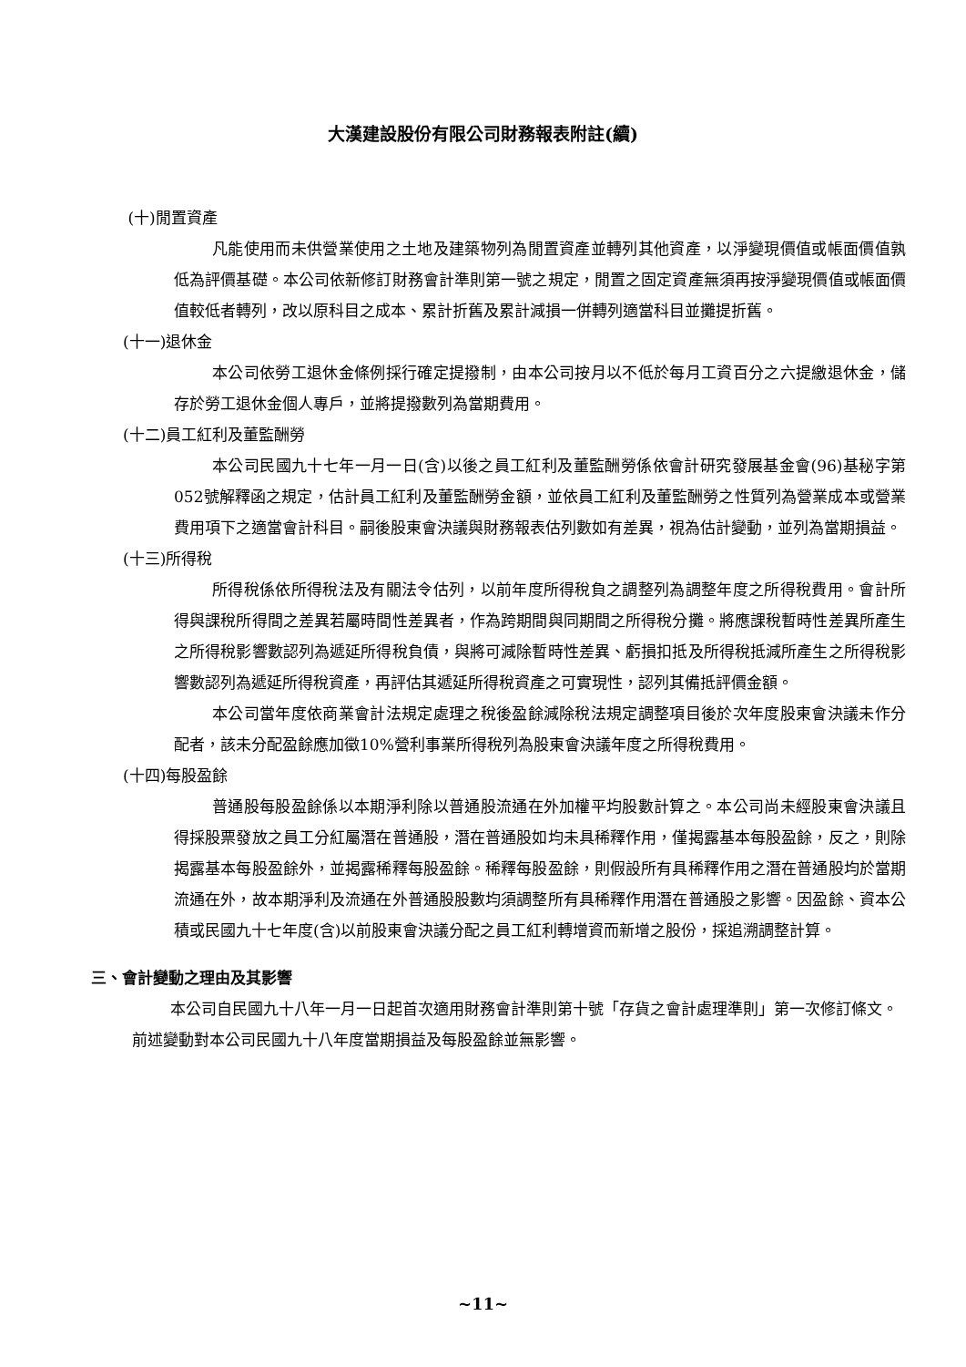大漢建設股份有限公司財務報表附註(續)
(十)閒置資產
凡能使用而未供營業使用之土地及建築物列為閒置資產並轉列其他資產，以淨變現價值或帳面價值孰低為評價基礎。本公司依新修訂財務會計準則第一號之規定，閒置之固定資產無須再按淨變現價值或帳面價值較低者轉列，改以原科目之成本、累計折舊及累計減損一併轉列適當科目並攤提折舊。
(十一)退休金
本公司依勞工退休金條例採行確定提撥制，由本公司按月以不低於每月工資百分之六提繳退休金，儲存於勞工退休金個人專戶，並將提撥數列為當期費用。
(十二)員工紅利及董監酬勞
本公司民國九十七年一月一日(含)以後之員工紅利及董監酬勞係依會計研究發展基金會(96)基秘字第052號解釋函之規定，估計員工紅利及董監酬勞金額，並依員工紅利及董監酬勞之性質列為營業成本或營業費用項下之適當會計科目。嗣後股東會決議與財務報表估列數如有差異，視為估計變動，並列為當期損益。
(十三)所得稅
所得稅係依所得稅法及有關法令估列，以前年度所得稅負之調整列為調整年度之所得稅費用。會計所得與課稅所得間之差異若屬時間性差異者，作為跨期間與同期間之所得稅分攤。將應課稅暫時性差異所產生之所得稅影響數認列為遞延所得稅負債，與將可減除暫時性差異、虧損扣抵及所得稅抵減所產生之所得稅影響數認列為遞延所得稅資產，再評估其遞延所得稅資產之可實現性，認列其備抵評價金額。
本公司當年度依商業會計法規定處理之稅後盈餘減除稅法規定調整項目後於次年度股東會決議未作分配者，該未分配盈餘應加徵10%營利事業所得稅列為股東會決議年度之所得稅費用。
(十四)每股盈餘
普通股每股盈餘係以本期淨利除以普通股流通在外加權平均股數計算之。本公司尚未經股東會決議且得採股票發放之員工分紅屬潛在普通股，潛在普通股如均未具稀釋作用，僅揭露基本每股盈餘，反之，則除揭露基本每股盈餘外，並揭露稀釋每股盈餘。稀釋每股盈餘，則假設所有具稀釋作用之潛在普通股均於當期流通在外，故本期淨利及流通在外普通股股數均須調整所有具稀釋作用潛在普通股之影響。因盈餘、資本公積或民國九十七年度(含)以前股東會決議分配之員工紅利轉增資而新增之股份，採追溯調整計算。
三、會計變動之理由及其影響
本公司自民國九十八年一月一日起首次適用財務會計準則第十號「存貨之會計處理準則」第一次修訂條文。前述變動對本公司民國九十八年度當期損益及每股盈餘並無影響。
~11~